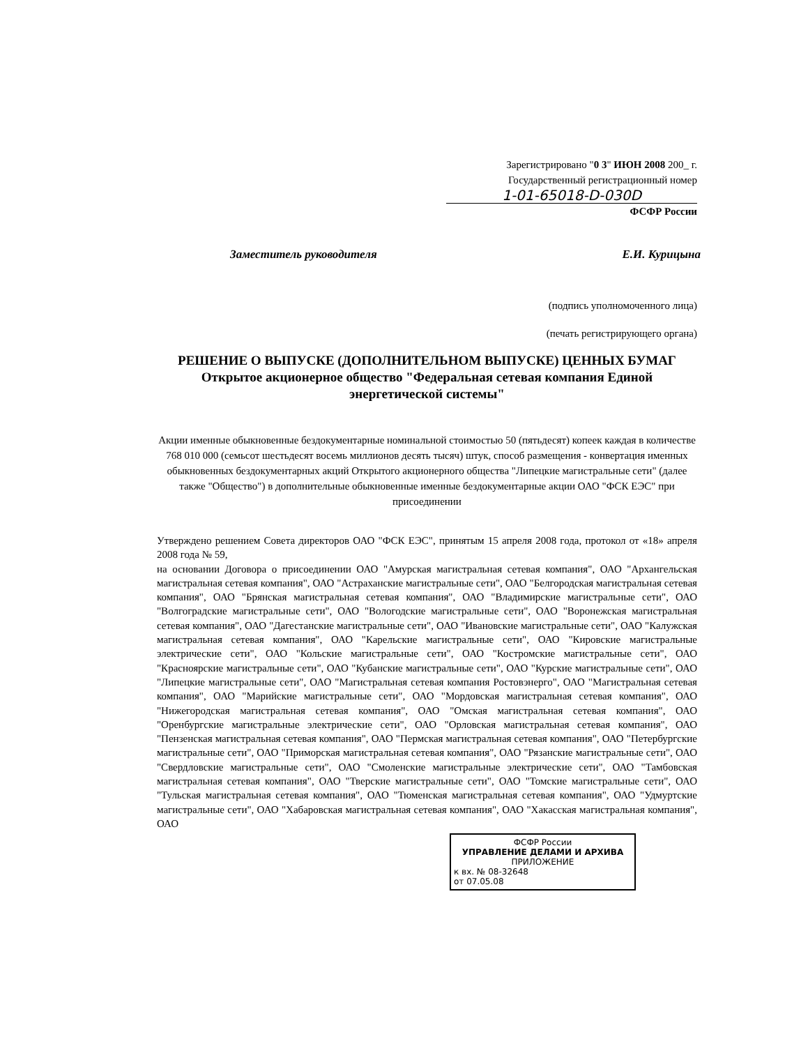Зарегистрировано "0 3" ИЮН 2008 200_ г.
Государственный регистрационный номер
1-01-65018-D-030D
ФСФР России
Заместитель руководителя Е.И. Курицына
(подпись уполномоченного лица)
(печать регистрирующего органа)
РЕШЕНИЕ О ВЫПУСКЕ (ДОПОЛНИТЕЛЬНОМ ВЫПУСКЕ) ЦЕННЫХ БУМАГ
Открытое акционерное общество "Федеральная сетевая компания Единой энергетической системы"
Акции именные обыкновенные бездокументарные номинальной стоимостью 50 (пятьдесят) копеек каждая в количестве 768 010 000 (семьсот шестьдесят восемь миллионов десять тысяч) штук, способ размещения - конвертация именных обыкновенных бездокументарных акций Открытого акционерного общества "Липецкие магистральные сети" (далее также "Общество") в дополнительные обыкновенные именные бездокументарные акции ОАО "ФСК ЕЭС" при присоединении
Утверждено решением Совета директоров ОАО "ФСК ЕЭС", принятым 15 апреля 2008 года, протокол от «18» апреля 2008 года № 59,
на основании Договора о присоединении ОАО "Амурская магистральная сетевая компания", ОАО "Архангельская магистральная сетевая компания", ОАО "Астраханские магистральные сети", ОАО "Белгородская магистральная сетевая компания", ОАО "Брянская магистральная сетевая компания", ОАО "Владимирские магистральные сети", ОАО "Волгоградские магистральные сети", ОАО "Вологодские магистральные сети", ОАО "Воронежская магистральная сетевая компания", ОАО "Дагестанские магистральные сети", ОАО "Ивановские магистральные сети", ОАО "Калужская магистральная сетевая компания", ОАО "Карельские магистральные сети", ОАО "Кировские магистральные электрические сети", ОАО "Кольские магистральные сети", ОАО "Костромские магистральные сети", ОАО "Красноярские магистральные сети", ОАО "Кубанские магистральные сети", ОАО "Курские магистральные сети", ОАО "Липецкие магистральные сети", ОАО "Магистральная сетевая компания Ростовэнерго", ОАО "Магистральная сетевая компания", ОАО "Марийские магистральные сети", ОАО "Мордовская магистральная сетевая компания", ОАО "Нижегородская магистральная сетевая компания", ОАО "Омская магистральная сетевая компания", ОАО "Оренбургские магистральные электрические сети", ОАО "Орловская магистральная сетевая компания", ОАО "Пензенская магистральная сетевая компания", ОАО "Пермская магистральная сетевая компания", ОАО "Петербургские магистральные сети", ОАО "Приморская магистральная сетевая компания", ОАО "Рязанские магистральные сети", ОАО "Свердловские магистральные сети", ОАО "Смоленские магистральные электрические сети", ОАО "Тамбовская магистральная сетевая компания", ОАО "Тверские магистральные сети", ОАО "Томские магистральные сети", ОАО "Тульская магистральная сетевая компания", ОАО "Тюменская магистральная сетевая компания", ОАО "Удмуртские магистральные сети", ОАО "Хабаровская магистральная сетевая компания", ОАО "Хакасская магистральная компания", ОАО
ФСФР России
УПРАВЛЕНИЕ ДЕЛАМИ И АРХИВА
ПРИЛОЖЕНИЕ
к вх. № 08-32648
от 07.05.08